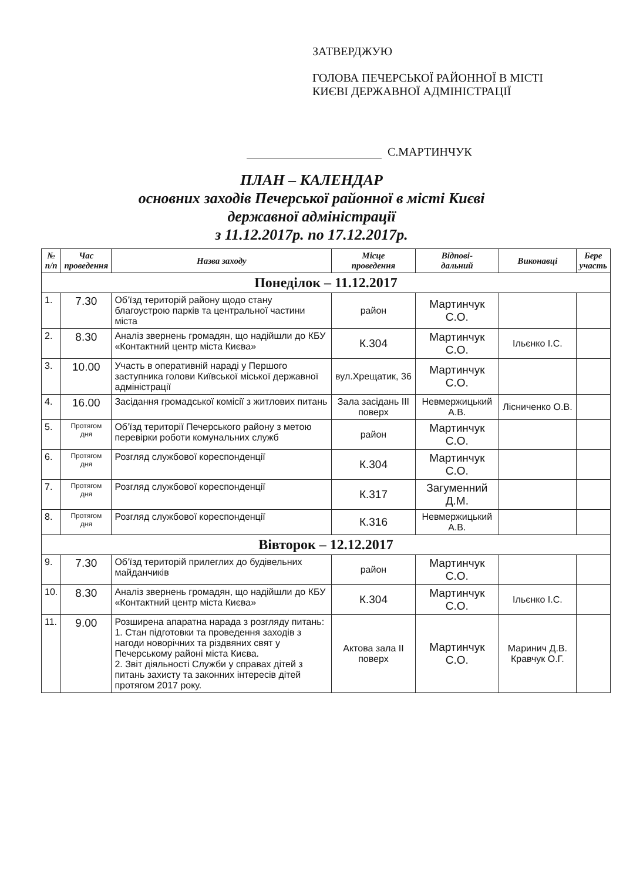ЗАТВЕРДЖУЮ
ГОЛОВА ПЕЧЕРСЬКОЇ РАЙОННОЇ В МІСТІ
КИЄВІ ДЕРЖАВНОЇ АДМІНІСТРАЦІЇ
С.МАРТИНЧУК
ПЛАН – КАЛЕНДАР
основних заходів Печерської районної в місті Києві
державної адміністрації
з 11.12.2017р. по 17.12.2017р.
| № п/п | Час проведення | Назва заходу | Місце проведення | Відпові- дальний | Виконавці | Бере участь |
| --- | --- | --- | --- | --- | --- | --- |
| Понеділок – 11.12.2017 | | | | | | |
| 1. | 7.30 | Об’їзд територій району щодо стану благоустрою парків та центральної частини міста | район | Мартинчук С.О. | | |
| 2. | 8.30 | Аналіз звернень громадян, що надійшли до КБУ «Контактний центр міста Києва» | К.304 | Мартинчук С.О. | Ільєнко І.С. | |
| 3. | 10.00 | Участь в оперативній нараді у Першого заступника голови Київської міської державної адміністрації | вул.Хрещатик, 36 | Мартинчук С.О. | | |
| 4. | 16.00 | Засідання громадської комісії з житлових питань | Зала засідань III поверх | Невмержицький А.В. | Лісниченко О.В. | |
| 5. | Протягом дня | Об’їзд території Печерського району з метою перевірки роботи комунальних служб | район | Мартинчук С.О. | | |
| 6. | Протягом дня | Розгляд службової кореспонденції | К.304 | Мартинчук С.О. | | |
| 7. | Протягом дня | Розгляд службової кореспонденції | К.317 | Загуменний Д.М. | | |
| 8. | Протягом дня | Розгляд службової кореспонденції | К.316 | Невмержицький А.В. | | |
| Вівторок – 12.12.2017 | | | | | | |
| 9. | 7.30 | Об’їзд територій прилеглих до будівельних майданчиків | район | Мартинчук С.О. | | |
| 10. | 8.30 | Аналіз звернень громадян, що надійшли до КБУ «Контактний центр міста Києва» | К.304 | Мартинчук С.О. | Ільєнко І.С. | |
| 11. | 9.00 | Розширена апаратна нарада з розгляду питань: 1. Стан підготовки та проведення заходів з нагоди новорічних та різдвяних свят у Печерському районі міста Києва. 2. Звіт діяльності Служби у справах дітей з питань захисту та законних інтересів дітей протягом 2017 року. | Актова зала II поверх | Мартинчук С.О. | Маринич Д.В. Кравчук О.Г. | |